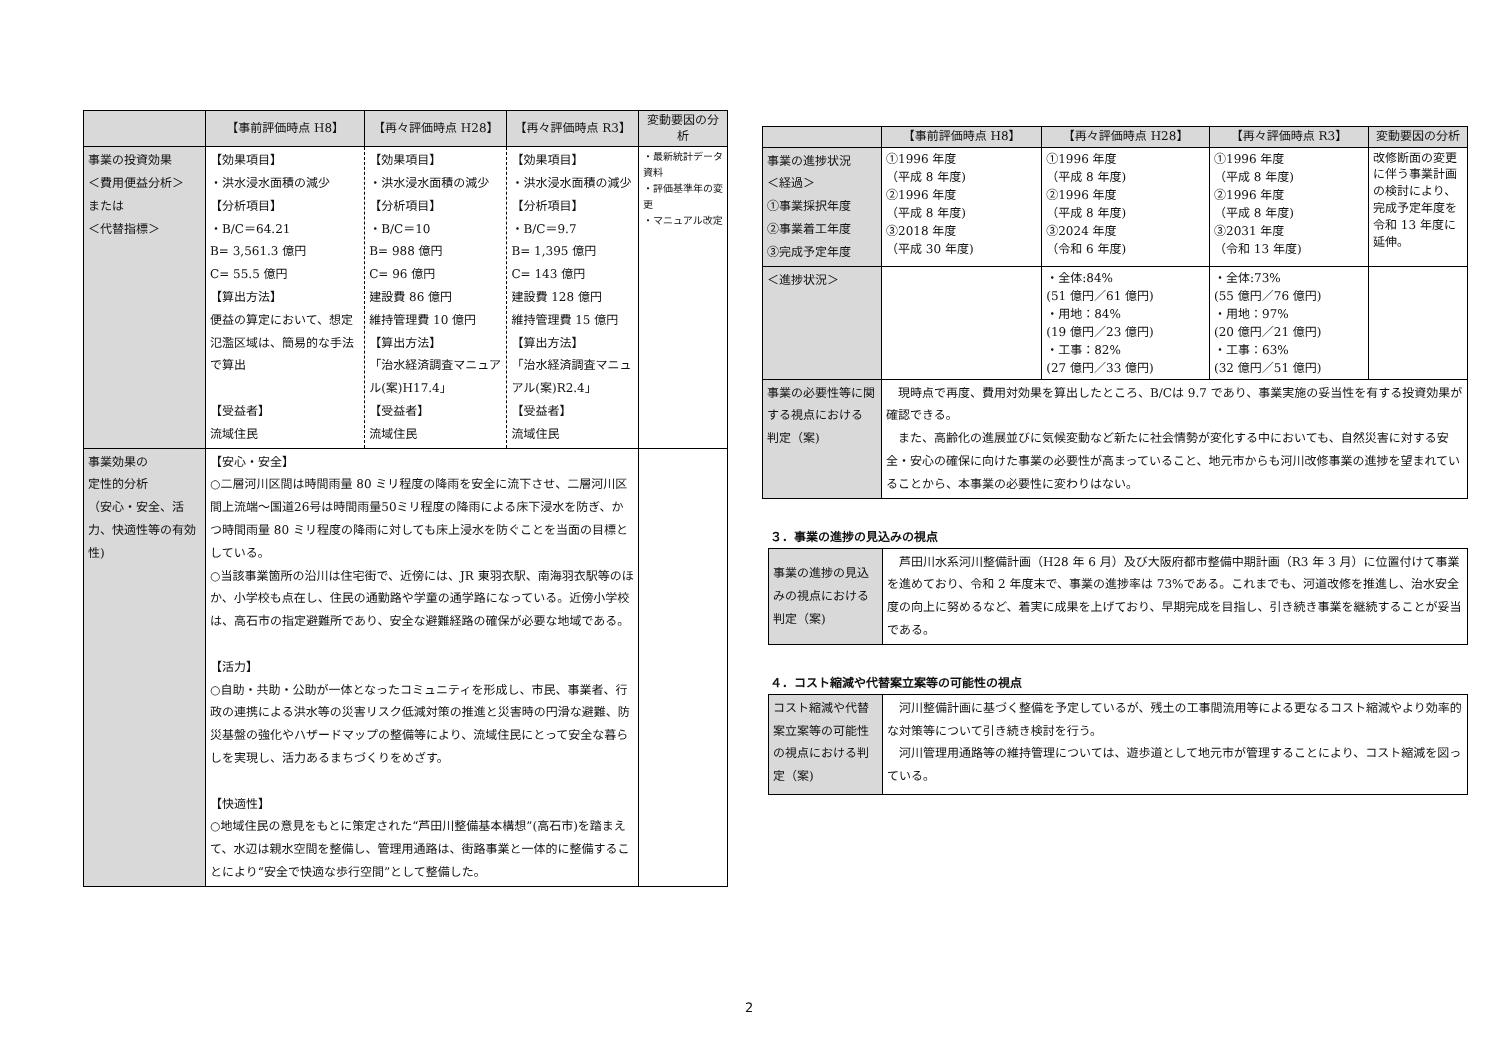| | 【事前評価時点 H8】 | 【再々評価時点 H28】 | 【再々評価時点 R3】 | 変動要因の分析 |
| --- | --- | --- | --- | --- |
| 事業の投資効果 ＜費用便益分析＞ または ＜代替指標＞ | 【効果項目】 ・洪水浸水面積の減少 【分析項目】 ・B/C＝64.21 B= 3,561.3 億円 C= 55.5 億円 【算出方法】 便益の算定において、想定氾濫区域は、簡易的な手法で算出 【受益者】 流域住民 | 【効果項目】 ・洪水浸水面積の減少 【分析項目】 ・B/C＝10 B= 988 億円 C= 96 億円 建設費 86 億円 維持管理費 10 億円 【算出方法】 「治水経済調査マニュアル(案)H17.4」 【受益者】 流域住民 | 【効果項目】 ・洪水浸水面積の減少 【分析項目】 ・B/C＝9.7 B= 1,395 億円 C= 143 億円 建設費 128 億円 維持管理費 15 億円 【算出方法】 「治水経済調査マニュアル(案)R2.4」 【受益者】 流域住民 | ・最新統計データ資料 ・評価基準年の変更 ・マニュアル改定 |
| 事業効果の 定性的分析 （安心・安全、活力、快適性等の有効性) | 【安心・安全】 ○二層河川区間は時間雨量 80 ミリ程度の降雨を安全に流下させ、二層河川区間上流端～国道26号は時間雨量50ミリ程度の降雨による床下浸水を防ぎ、かつ時間雨量 80 ミリ程度の降雨に対しても床上浸水を防ぐことを当面の目標としている。 ○当該事業箇所の沿川は住宅街で、近傍には、JR 東羽衣駅、南海羽衣駅等のほか、小学校も点在し、住民の通勤路や学童の通学路になっている。近傍小学校は、高石市の指定避難所であり、安全な避難経路の確保が必要な地域である。 【活力】 ○自助・共助・公助が一体となったコミュニティを形成し、市民、事業者、行政の連携による洪水等の災害リスク低減対策の推進と災害時の円滑な避難、防災基盤の強化やハザードマップの整備等により、流域住民にとって安全な暮らしを実現し、活力あるまちづくりをめざす。 【快適性】 ○地域住民の意見をもとに策定された“芦田川整備基本構想”(高石市)を踏まえて、水辺は親水空間を整備し、管理用通路は、街路事業と一体的に整備することにより“安全で快適な歩行空間”として整備した。 | | | |
| | 【事前評価時点 H8】 | 【再々評価時点 H28】 | 【再々評価時点 R3】 | 変動要因の分析 |
| --- | --- | --- | --- | --- |
| 事業の進捗状況 ＜経過＞ ①事業採択年度 ②事業着工年度 ③完成予定年度 | ①1996 年度 （平成 8 年度) ②1996 年度 （平成 8 年度) ③2018 年度 （平成 30 年度) | ①1996 年度 （平成 8 年度) ②1996 年度 （平成 8 年度) ③2024 年度 （令和 6 年度) | ①1996 年度 （平成 8 年度) ②1996 年度 （平成 8 年度) ③2031 年度 （令和 13 年度) | 改修断面の変更に伴う事業計画の検討により、完成予定年度を令和 13 年度に延伸。 |
| ＜進捗状況＞ | | ・全体:84% (51 億円／61 億円) ・用地：84% (19 億円／23 億円) ・工事：82% (27 億円／33 億円) | ・全体:73% (55 億円／76 億円) ・用地：97% (20 億円／21 億円) ・工事：63% (32 億円／51 億円) | |
| 事業の必要性等に関する視点における 判定（案) | 現時点で再度、費用対効果を算出したところ、B/Cは 9.7 であり、事業実施の妥当性を有する投資効果が確認できる。 また、高齢化の進展並びに気候変動など新たに社会情勢が変化する中においても、自然災害に対する安全・安心の確保に向けた事業の必要性が高まっていること、地元市からも河川改修事業の進捗を望まれていることから、本事業の必要性に変わりはない。 | | | |
３．事業の進捗の見込みの視点
| 事業の進捗の見込みの視点における判定（案) | 芦田川水系河川整備計画（H28 年 6 月）及び大阪府都市整備中期計画（R3 年 3 月）に位置付けて事業を進めており、令和 2 年度末で、事業の進捗率は 73%である。これまでも、河道改修を推進し、治水安全度の向上に努めるなど、着実に成果を上げており、早期完成を目指し、引き続き事業を継続することが妥当である。 |
４．コスト縮減や代替案立案等の可能性の視点
| コスト縮減や代替案立案等の可能性の視点における判定（案) | 河川整備計画に基づく整備を予定しているが、残土の工事間流用等による更なるコスト縮減やより効率的な対策等について引き続き検討を行う。 河川管理用通路等の維持管理については、遊歩道として地元市が管理することにより、コスト縮減を図っている。 |
2